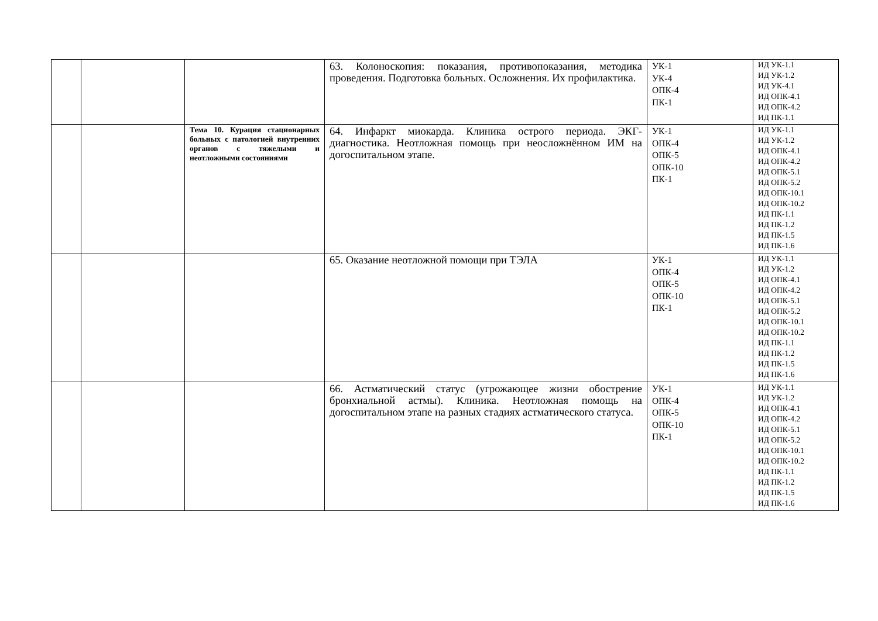| | | | 63. Колоноскопия: показания, противопоказания, методика проведения. Подготовка больных. Осложнения. Их профилактика. | УК-1 УК-4 ОПК-4 ПК-1 | ИД УК-1.1 ИД УК-1.2 ИД УК-4.1 ИД ОПК-4.1 ИД ОПК-4.2 ИД ПК-1.1 |
| | | Тема 10. Курация стационарных больных с патологией внутренних органов с тяжелыми и неотложными состояниями | 64. Инфаркт миокарда. Клиника острого периода. ЭКГ-диагностика. Неотложная помощь при неосложнённом ИМ на догоспитальном этапе. | УК-1 ОПК-4 ОПК-5 ОПК-10 ПК-1 | ИД УК-1.1 ИД УК-1.2 ИД ОПК-4.1 ИД ОПК-4.2 ИД ОПК-5.1 ИД ОПК-5.2 ИД ОПК-10.1 ИД ОПК-10.2 ИД ПК-1.1 ИД ПК-1.2 ИД ПК-1.5 ИД ПК-1.6 |
| | | | 65. Оказание неотложной помощи при ТЭЛА | УК-1 ОПК-4 ОПК-5 ОПК-10 ПК-1 | ИД УК-1.1 ИД УК-1.2 ИД ОПК-4.1 ИД ОПК-4.2 ИД ОПК-5.1 ИД ОПК-5.2 ИД ОПК-10.1 ИД ОПК-10.2 ИД ПК-1.1 ИД ПК-1.2 ИД ПК-1.5 ИД ПК-1.6 |
| | | | 66. Астматический статус (угрожающее жизни обострение бронхиальной астмы). Клиника. Неотложная помощь на догоспитальном этапе на разных стадиях астматического статуса. | УК-1 ОПК-4 ОПК-5 ОПК-10 ПК-1 | ИД УК-1.1 ИД УК-1.2 ИД ОПК-4.1 ИД ОПК-4.2 ИД ОПК-5.1 ИД ОПК-5.2 ИД ОПК-10.1 ИД ОПК-10.2 ИД ПК-1.1 ИД ПК-1.2 ИД ПК-1.5 ИД ПК-1.6 |